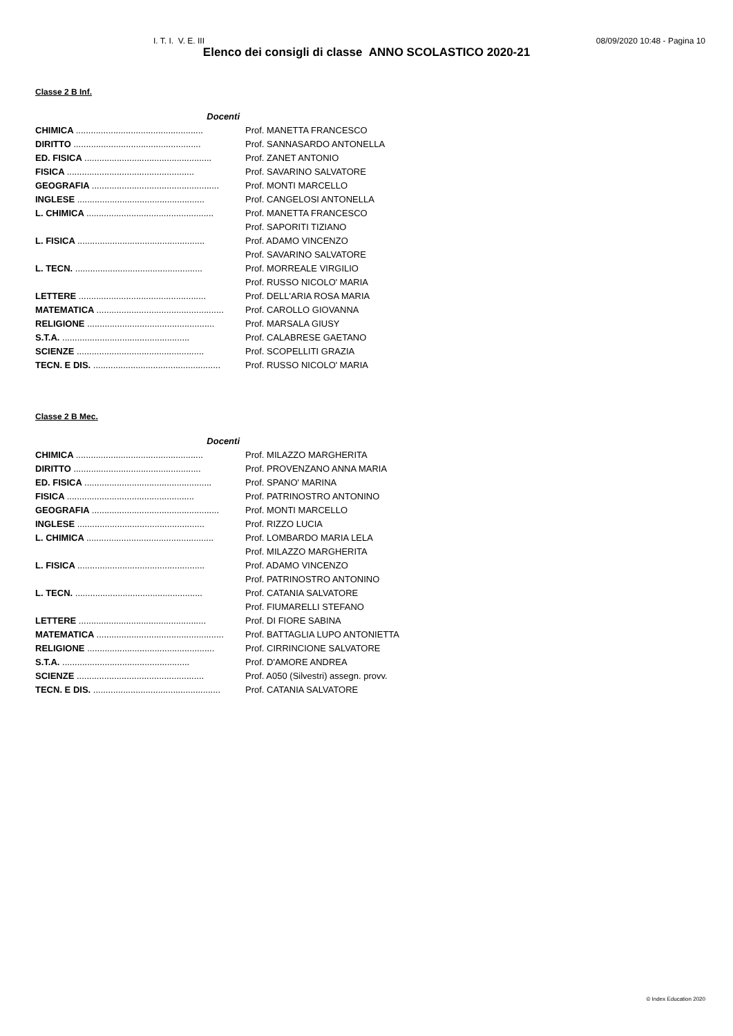I. T. I. V. E. III 08/09/2020 10:48 - Pagina 10
Elenco dei consigli di classe ANNO SCOLASTICO 2020-21
Classe 2 B Inf.
| Docenti | |
| CHIMICA ................................................... | Prof. MANETTA FRANCESCO |
| DIRITTO ................................................... | Prof. SANNASARDO ANTONELLA |
| ED. FISICA ................................................... | Prof. ZANET ANTONIO |
| FISICA ................................................... | Prof. SAVARINO SALVATORE |
| GEOGRAFIA ................................................... | Prof. MONTI MARCELLO |
| INGLESE ................................................... | Prof. CANGELOSI ANTONELLA |
| L. CHIMICA ................................................... | Prof. MANETTA FRANCESCO |
| | Prof. SAPORITI TIZIANO |
| L. FISICA ................................................... | Prof. ADAMO VINCENZO |
| | Prof. SAVARINO SALVATORE |
| L. TECN. ................................................... | Prof. MORREALE VIRGILIO |
| | Prof. RUSSO NICOLO' MARIA |
| LETTERE ................................................... | Prof. DELL'ARIA ROSA MARIA |
| MATEMATICA ................................................... | Prof. CAROLLO GIOVANNA |
| RELIGIONE ................................................... | Prof. MARSALA GIUSY |
| S.T.A. ................................................... | Prof. CALABRESE GAETANO |
| SCIENZE ................................................... | Prof. SCOPELLITI GRAZIA |
| TECN. E DIS. ................................................... | Prof. RUSSO NICOLO' MARIA |
Classe 2 B Mec.
| Docenti | |
| CHIMICA ................................................... | Prof. MILAZZO MARGHERITA |
| DIRITTO ................................................... | Prof. PROVENZANO ANNA MARIA |
| ED. FISICA ................................................... | Prof. SPANO' MARINA |
| FISICA ................................................... | Prof. PATRINOSTRO ANTONINO |
| GEOGRAFIA ................................................... | Prof. MONTI MARCELLO |
| INGLESE ................................................... | Prof. RIZZO LUCIA |
| L. CHIMICA ................................................... | Prof. LOMBARDO MARIA LELA |
| | Prof. MILAZZO MARGHERITA |
| L. FISICA ................................................... | Prof. ADAMO VINCENZO |
| | Prof. PATRINOSTRO ANTONINO |
| L. TECN. ................................................... | Prof. CATANIA SALVATORE |
| | Prof. FIUMARELLI STEFANO |
| LETTERE ................................................... | Prof. DI FIORE SABINA |
| MATEMATICA ................................................... | Prof. BATTAGLIA LUPO ANTONIETTA |
| RELIGIONE ................................................... | Prof. CIRRINCIONE SALVATORE |
| S.T.A. ................................................... | Prof. D'AMORE ANDREA |
| SCIENZE ................................................... | Prof. A050 (Silvestri) assegn. provv. |
| TECN. E DIS. ................................................... | Prof. CATANIA SALVATORE |
© Index Education 2020